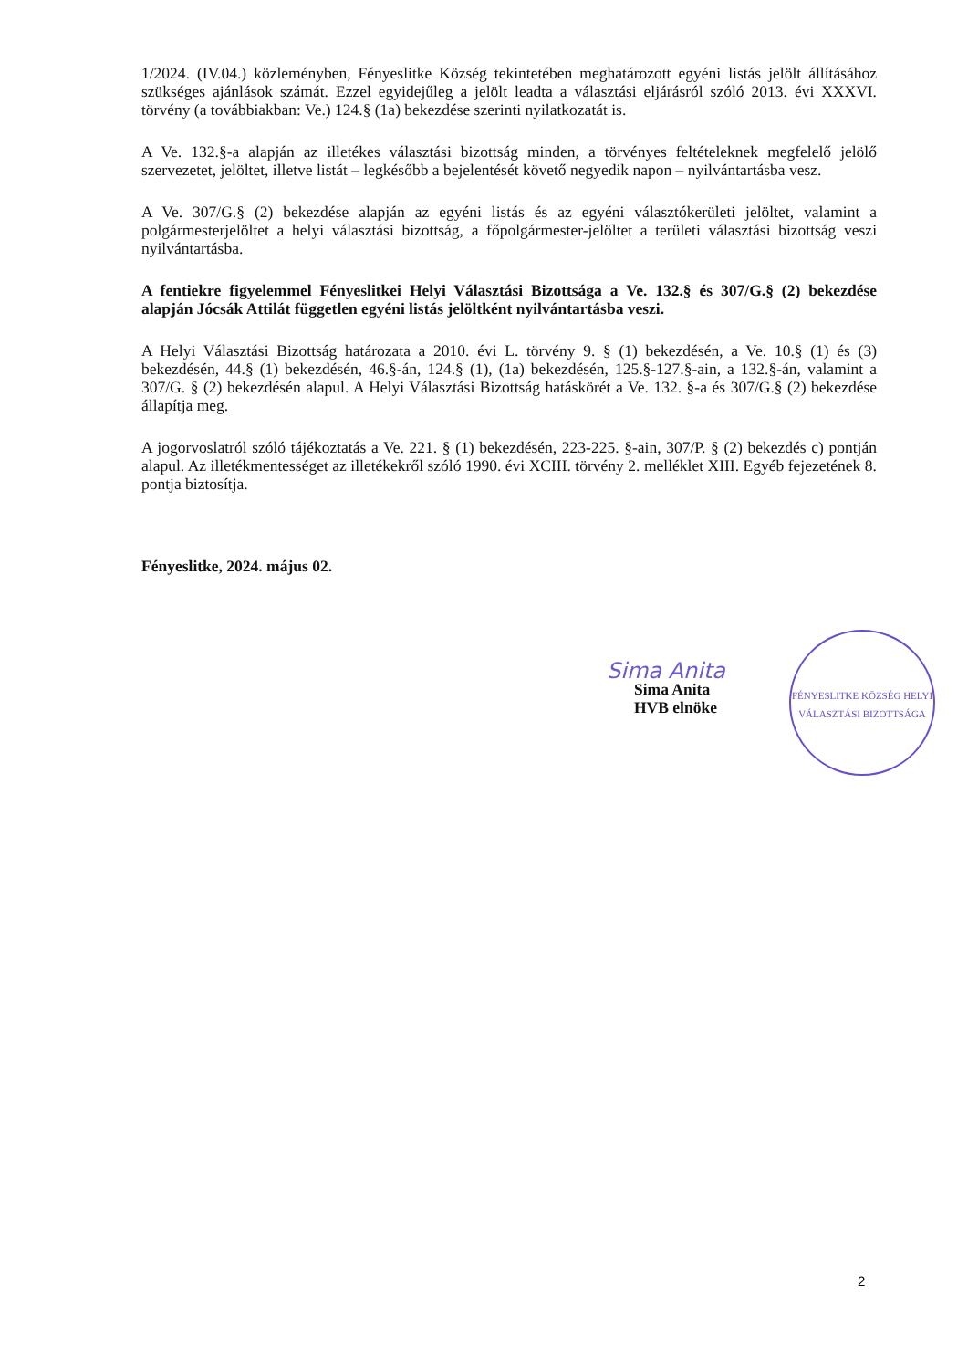1/2024. (IV.04.) közleményben, Fényeslitke Község tekintetében meghatározott egyéni listás jelölt állításához szükséges ajánlások számát. Ezzel egyidejűleg a jelölt leadta a választási eljárásról szóló 2013. évi XXXVI. törvény (a továbbiakban: Ve.) 124.§ (1a) bekezdése szerinti nyilatkozatát is.
A Ve. 132.§-a alapján az illetékes választási bizottság minden, a törvényes feltételeknek megfelelő jelölő szervezetet, jelöltet, illetve listát – legkésőbb a bejelentését követő negyedik napon – nyilvántartásba vesz.
A Ve. 307/G.§ (2) bekezdése alapján az egyéni listás és az egyéni választókerületi jelöltet, valamint a polgármesterjelöltet a helyi választási bizottság, a főpolgármester-jelöltet a területi választási bizottság veszi nyilvántartásba.
A fentiekre figyelemmel Fényeslitkei Helyi Választási Bizottsága a Ve. 132.§ és 307/G.§ (2) bekezdése alapján Jócsák Attilát független egyéni listás jelöltként nyilvántartásba veszi.
A Helyi Választási Bizottság határozata a 2010. évi L. törvény 9. § (1) bekezdésén, a Ve. 10.§ (1) és (3) bekezdésén, 44.§ (1) bekezdésén, 46.§-án, 124.§ (1), (1a) bekezdésén, 125.§-127.§-ain, a 132.§-án, valamint a 307/G. § (2) bekezdésén alapul. A Helyi Választási Bizottság hatáskörét a Ve. 132. §-a és 307/G.§ (2) bekezdése állapítja meg.
A jogorvoslatról szóló tájékoztatás a Ve. 221. § (1) bekezdésén, 223-225. §-ain, 307/P. § (2) bekezdés c) pontján alapul. Az illetékmentességet az illetékekről szóló 1990. évi XCIII. törvény 2. melléklet XIII. Egyéb fejezetének 8. pontja biztosítja.
Fényeslitke, 2024. május 02.
FÉNYESLITKE KÖZSÉG HELYI VÁLASZTÁSI BIZOTTSÁGA
Sima Anita
Sima Anita
HVB elnöke
2